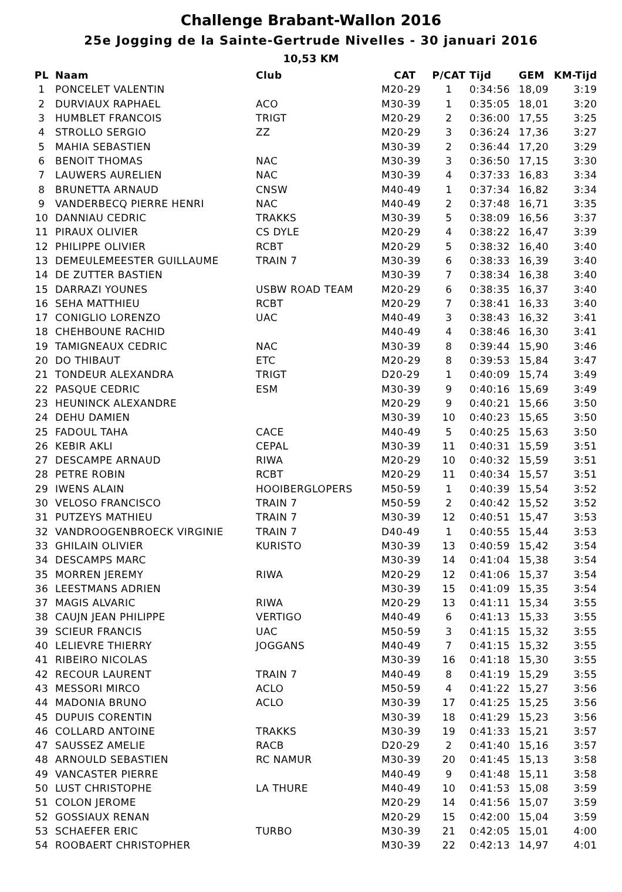Challenge Brabant-Wallon 2016
25e Jogging de la Sainte-Gertrude Nivelles - 30 januari 2016
10,53 KM
| PL | Naam | Club | CAT | P/CAT | Tijd | GEM | KM-Tijd |
| --- | --- | --- | --- | --- | --- | --- | --- |
| 1 | PONCELET VALENTIN | | M20-29 | 1 | 0:34:56 | 18,09 | 3:19 |
| 2 | DURVIAUX RAPHAEL | ACO | M30-39 | 1 | 0:35:05 | 18,01 | 3:20 |
| 3 | HUMBLET FRANCOIS | TRIGT | M20-29 | 2 | 0:36:00 | 17,55 | 3:25 |
| 4 | STROLLO SERGIO | ZZ | M20-29 | 3 | 0:36:24 | 17,36 | 3:27 |
| 5 | MAHIA SEBASTIEN | | M30-39 | 2 | 0:36:44 | 17,20 | 3:29 |
| 6 | BENOIT THOMAS | NAC | M30-39 | 3 | 0:36:50 | 17,15 | 3:30 |
| 7 | LAUWERS AURELIEN | NAC | M30-39 | 4 | 0:37:33 | 16,83 | 3:34 |
| 8 | BRUNETTA ARNAUD | CNSW | M40-49 | 1 | 0:37:34 | 16,82 | 3:34 |
| 9 | VANDERBECQ PIERRE HENRI | NAC | M40-49 | 2 | 0:37:48 | 16,71 | 3:35 |
| 10 | DANNIAU CEDRIC | TRAKKS | M30-39 | 5 | 0:38:09 | 16,56 | 3:37 |
| 11 | PIRAUX OLIVIER | CS DYLE | M20-29 | 4 | 0:38:22 | 16,47 | 3:39 |
| 12 | PHILIPPE OLIVIER | RCBT | M20-29 | 5 | 0:38:32 | 16,40 | 3:40 |
| 13 | DEMEULEMEESTER GUILLAUME | TRAIN 7 | M30-39 | 6 | 0:38:33 | 16,39 | 3:40 |
| 14 | DE ZUTTER BASTIEN | | M30-39 | 7 | 0:38:34 | 16,38 | 3:40 |
| 15 | DARRAZI YOUNES | USBW ROAD TEAM | M20-29 | 6 | 0:38:35 | 16,37 | 3:40 |
| 16 | SEHA MATTHIEU | RCBT | M20-29 | 7 | 0:38:41 | 16,33 | 3:40 |
| 17 | CONIGLIO LORENZO | UAC | M40-49 | 3 | 0:38:43 | 16,32 | 3:41 |
| 18 | CHEHBOUNE RACHID | | M40-49 | 4 | 0:38:46 | 16,30 | 3:41 |
| 19 | TAMIGNEAUX CEDRIC | NAC | M30-39 | 8 | 0:39:44 | 15,90 | 3:46 |
| 20 | DO THIBAUT | ETC | M20-29 | 8 | 0:39:53 | 15,84 | 3:47 |
| 21 | TONDEUR ALEXANDRA | TRIGT | D20-29 | 1 | 0:40:09 | 15,74 | 3:49 |
| 22 | PASQUE CEDRIC | ESM | M30-39 | 9 | 0:40:16 | 15,69 | 3:49 |
| 23 | HEUNINCK ALEXANDRE | | M20-29 | 9 | 0:40:21 | 15,66 | 3:50 |
| 24 | DEHU DAMIEN | | M30-39 | 10 | 0:40:23 | 15,65 | 3:50 |
| 25 | FADOUL TAHA | CACE | M40-49 | 5 | 0:40:25 | 15,63 | 3:50 |
| 26 | KEBIR AKLI | CEPAL | M30-39 | 11 | 0:40:31 | 15,59 | 3:51 |
| 27 | DESCAMPE ARNAUD | RIWA | M20-29 | 10 | 0:40:32 | 15,59 | 3:51 |
| 28 | PETRE ROBIN | RCBT | M20-29 | 11 | 0:40:34 | 15,57 | 3:51 |
| 29 | IWENS ALAIN | HOOIBERGLOPERS | M50-59 | 1 | 0:40:39 | 15,54 | 3:52 |
| 30 | VELOSO FRANCISCO | TRAIN 7 | M50-59 | 2 | 0:40:42 | 15,52 | 3:52 |
| 31 | PUTZEYS MATHIEU | TRAIN 7 | M30-39 | 12 | 0:40:51 | 15,47 | 3:53 |
| 32 | VANDROOGENBROECK VIRGINIE | TRAIN 7 | D40-49 | 1 | 0:40:55 | 15,44 | 3:53 |
| 33 | GHILAIN OLIVIER | KURISTO | M30-39 | 13 | 0:40:59 | 15,42 | 3:54 |
| 34 | DESCAMPS MARC | | M30-39 | 14 | 0:41:04 | 15,38 | 3:54 |
| 35 | MORREN JEREMY | RIWA | M20-29 | 12 | 0:41:06 | 15,37 | 3:54 |
| 36 | LEESTMANS ADRIEN | | M30-39 | 15 | 0:41:09 | 15,35 | 3:54 |
| 37 | MAGIS ALVARIC | RIWA | M20-29 | 13 | 0:41:11 | 15,34 | 3:55 |
| 38 | CAUJN JEAN PHILIPPE | VERTIGO | M40-49 | 6 | 0:41:13 | 15,33 | 3:55 |
| 39 | SCIEUR FRANCIS | UAC | M50-59 | 3 | 0:41:15 | 15,32 | 3:55 |
| 40 | LELIEVRE THIERRY | JOGGANS | M40-49 | 7 | 0:41:15 | 15,32 | 3:55 |
| 41 | RIBEIRO NICOLAS | | M30-39 | 16 | 0:41:18 | 15,30 | 3:55 |
| 42 | RECOUR LAURENT | TRAIN 7 | M40-49 | 8 | 0:41:19 | 15,29 | 3:55 |
| 43 | MESSORI MIRCO | ACLO | M50-59 | 4 | 0:41:22 | 15,27 | 3:56 |
| 44 | MADONIA BRUNO | ACLO | M30-39 | 17 | 0:41:25 | 15,25 | 3:56 |
| 45 | DUPUIS CORENTIN | | M30-39 | 18 | 0:41:29 | 15,23 | 3:56 |
| 46 | COLLARD ANTOINE | TRAKKS | M30-39 | 19 | 0:41:33 | 15,21 | 3:57 |
| 47 | SAUSSEZ AMELIE | RACB | D20-29 | 2 | 0:41:40 | 15,16 | 3:57 |
| 48 | ARNOULD SEBASTIEN | RC NAMUR | M30-39 | 20 | 0:41:45 | 15,13 | 3:58 |
| 49 | VANCASTER PIERRE | | M40-49 | 9 | 0:41:48 | 15,11 | 3:58 |
| 50 | LUST CHRISTOPHE | LA THURE | M40-49 | 10 | 0:41:53 | 15,08 | 3:59 |
| 51 | COLON JEROME | | M20-29 | 14 | 0:41:56 | 15,07 | 3:59 |
| 52 | GOSSIAUX RENAN | | M20-29 | 15 | 0:42:00 | 15,04 | 3:59 |
| 53 | SCHAEFER ERIC | TURBO | M30-39 | 21 | 0:42:05 | 15,01 | 4:00 |
| 54 | ROOBAERT CHRISTOPHER | | M30-39 | 22 | 0:42:13 | 14,97 | 4:01 |